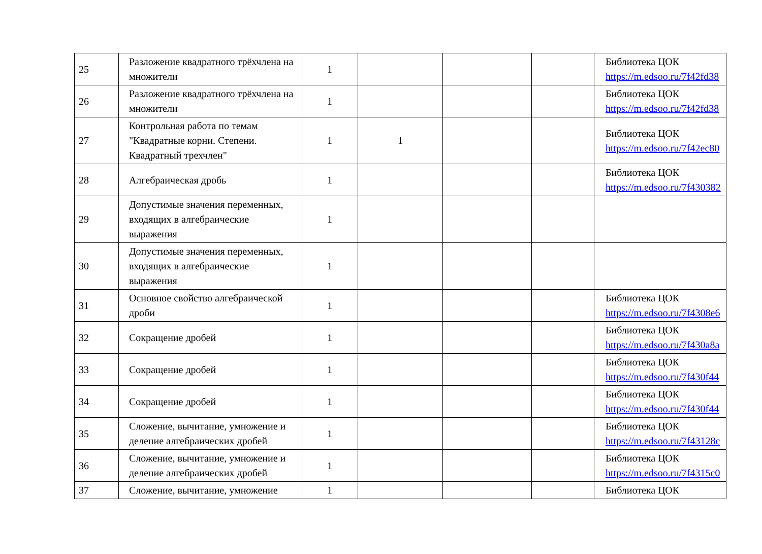| 25 | Разложение квадратного трёхчлена на множители | 1 | | | | Библиотека ЦОК https://m.edsoo.ru/7f42fd38 |
| 26 | Разложение квадратного трёхчлена на множители | 1 | | | | Библиотека ЦОК https://m.edsoo.ru/7f42fd38 |
| 27 | Контрольная работа по темам "Квадратные корни. Степени. Квадратный трехчлен" | 1 | 1 | | | Библиотека ЦОК https://m.edsoo.ru/7f42ec80 |
| 28 | Алгебраическая дробь | 1 | | | | Библиотека ЦОК https://m.edsoo.ru/7f430382 |
| 29 | Допустимые значения переменных, входящих в алгебраические выражения | 1 | | | | |
| 30 | Допустимые значения переменных, входящих в алгебраические выражения | 1 | | | | |
| 31 | Основное свойство алгебраической дроби | 1 | | | | Библиотека ЦОК https://m.edsoo.ru/7f4308e6 |
| 32 | Сокращение дробей | 1 | | | | Библиотека ЦОК https://m.edsoo.ru/7f430a8a |
| 33 | Сокращение дробей | 1 | | | | Библиотека ЦОК https://m.edsoo.ru/7f430f44 |
| 34 | Сокращение дробей | 1 | | | | Библиотека ЦОК https://m.edsoo.ru/7f430f44 |
| 35 | Сложение, вычитание, умножение и деление алгебраических дробей | 1 | | | | Библиотека ЦОК https://m.edsoo.ru/7f43128c |
| 36 | Сложение, вычитание, умножение и деление алгебраических дробей | 1 | | | | Библиотека ЦОК https://m.edsoo.ru/7f4315c0 |
| 37 | Сложение, вычитание, умножение | 1 | | | | Библиотека ЦОК |